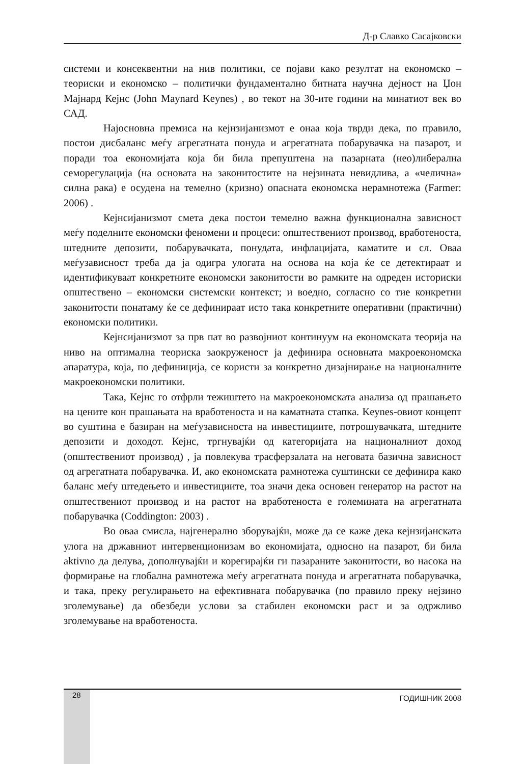Д-р Славко Сасајковски
системи и консеквентни на нив политики, се појави како резултат на економско – теориски и економско – политички фундаментално битната научна дејност на Џон Мајнард Кејнс (John Maynard Keynes) , во текот на 30-ите години на минатиот век во САД.
Најосновна премиса на кејнзијанизмот е онаа која тврди дека, по правило, постои дисбаланс меѓу агрегатната понуда и агрегатната побарувачка на пазарот, и поради тоа економијата која би била препуштена на пазарната (нео)либерална семорегулација (на основата на законитостите на нејзината невидлива, а «челична» силна рака) е осудена на темелно (кризно) опасната економска нерамнотежа (Farmer: 2006) .
Кејнсијанизмот смета дека постои темелно важна функционална зависност меѓу поделните економски феномени и процеси: општествениот производ, вработеноста, штедните депозити, побарувачката, понудата, инфлацијата, каматите и сл. Оваа меѓузависност треба да ја одигра улогата на основа на која ќе се детектираат и идентификуваат конкретните економски законитости во рамките на одреден историски општествено – економски системски контекст; и воедно, согласно со тие конкретни законитости понатаму ќе се дефинираат исто така конкретните оперативни (практични) економски политики.
Кејнсијанизмот за прв пат во развојниот континуум на економската теорија на ниво на оптимална теориска заокруженост ја дефинира основната макроекономска апаратура, која, по дефиниција, се користи за конкретно дизајнирање на националните макроекономски политики.
Така, Кејнс го отфрли тежиштето на макроекономската анализа од прашањето на цените кон прашањата на вработеноста и на каматната стапка. Keynes-овиот концепт во суштина е базиран на меѓузависноста на инвестициите, потрошувачката, штедните депозити и доходот. Кејнс, тргнувајќи од категоријата на националниот доход (општествениот производ) , ја повлекува трасферзалата на неговата базична зависност од агрегатната побарувачка. И, ако економската рамнотежа суштински се дефинира како баланс меѓу штедењето и инвестициите, тоа значи дека основен генератор на растот на општествениот производ и на растот на вработеноста е големината на агрегатната побарувачка (Coddington: 2003) .
Во оваа смисла, најгенерално зборувајќи, може да се каже дека кејнзијанската улога на државниот интервенционизам во економијата, односно на пазарот, би била aktivno да делува, дополнувајќи и корегирајќи ги пазараните законитости, во насока на формирање на глобална рамнотежа меѓу агрегатната понуда и агрегатната побарувачка, и така, преку регулирањето на ефективната побарувачка (по правило преку нејзино зголемување) да обезбеди услови за стабилен економски раст и за одржливо зголемување на вработеноста.
28 ГОДИШНИК 2008